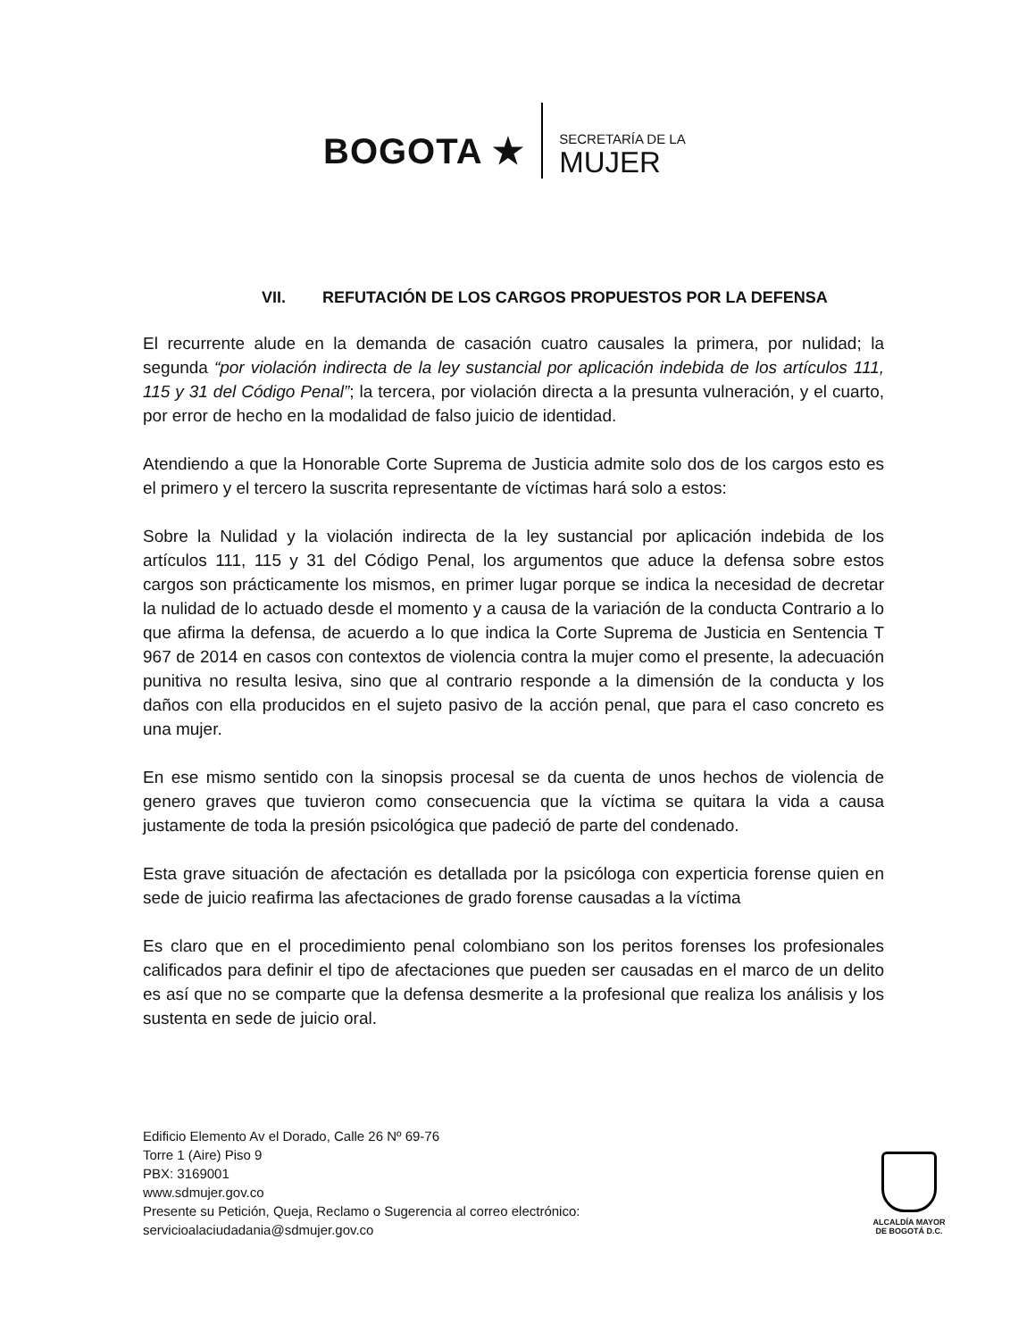BOGOTA ★
SECRETARÍA DE LA
MUJER
VII. REFUTACIÓN DE LOS CARGOS PROPUESTOS POR LA DEFENSA
El recurrente alude en la demanda de casación cuatro causales la primera, por nulidad; la segunda “por violación indirecta de la ley sustancial por aplicación indebida de los artículos 111, 115 y 31 del Código Penal”; la tercera, por violación directa a la presunta vulneración, y el cuarto, por error de hecho en la modalidad de falso juicio de identidad.
Atendiendo a que la Honorable Corte Suprema de Justicia admite solo dos de los cargos esto es el primero y el tercero la suscrita representante de víctimas hará solo a estos:
Sobre la Nulidad y la violación indirecta de la ley sustancial por aplicación indebida de los artículos 111, 115 y 31 del Código Penal, los argumentos que aduce la defensa sobre estos cargos son prácticamente los mismos, en primer lugar porque se indica la necesidad de decretar la nulidad de lo actuado desde el momento y a causa de la variación de la conducta Contrario a lo que afirma la defensa, de acuerdo a lo que indica la Corte Suprema de Justicia en Sentencia T 967 de 2014 en casos con contextos de violencia contra la mujer como el presente, la adecuación punitiva no resulta lesiva, sino que al contrario responde a la dimensión de la conducta y los daños con ella producidos en el sujeto pasivo de la acción penal, que para el caso concreto es una mujer.
En ese mismo sentido con la sinopsis procesal se da cuenta de unos hechos de violencia de genero graves que tuvieron como consecuencia que la víctima se quitara la vida a causa justamente de toda la presión psicológica que padeció de parte del condenado.
Esta grave situación de afectación es detallada por la psicóloga con experticia forense quien en sede de juicio reafirma las afectaciones de grado forense causadas a la víctima
Es claro que en el procedimiento penal colombiano son los peritos forenses los profesionales calificados para definir el tipo de afectaciones que pueden ser causadas en el marco de un delito es así que no se comparte que la defensa desmerite a la profesional que realiza los análisis y los sustenta en sede de juicio oral.
Edificio Elemento Av el Dorado, Calle 26 Nº 69-76
Torre 1 (Aire) Piso 9
PBX: 3169001
www.sdmujer.gov.co
Presente su Petición, Queja, Reclamo o Sugerencia al correo electrónico:
servicioalaciudadania@sdmujer.gov.co
ALCALDÍA MAYOR
DE BOGOTÁ D.C.